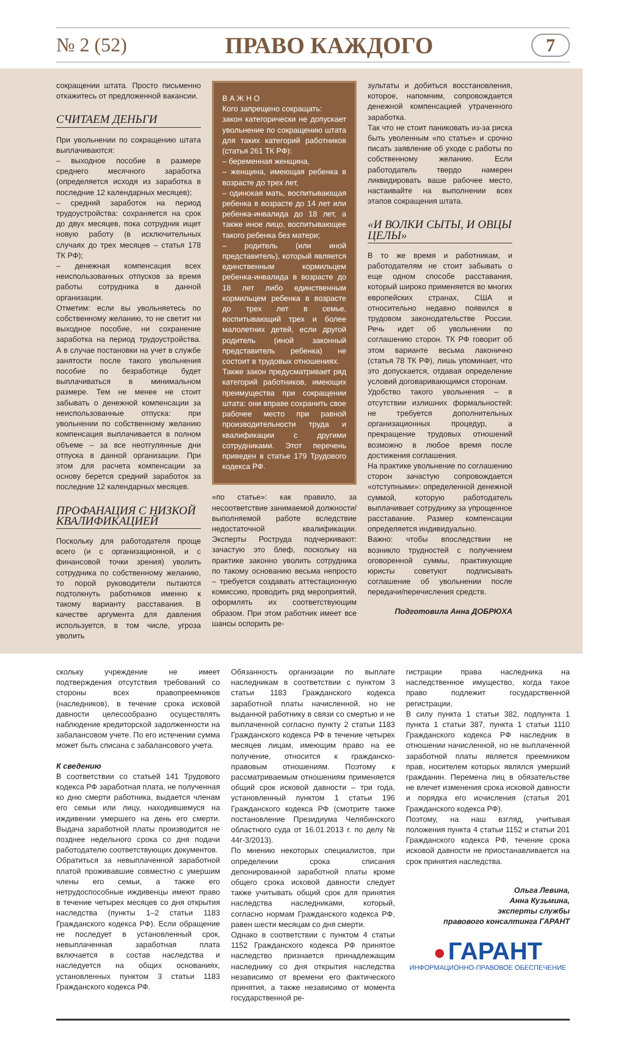№ 2 (52) ПРАВО КАЖДОГО 7
сокращении штата. Просто письменно откажитесь от предложенной вакансии.
СЧИТАЕМ ДЕНЬГИ
При увольнении по сокращению штата выплачиваются:
– выходное пособие в размере среднего месячного заработка (определяется исходя из заработка в последние 12 календарных месяцев);
– средний заработок на период трудоустройства: сохраняется на срок до двух месяцев, пока сотрудник ищет новую работу (в исключительных случаях до трех месяцев – статья 178 ТК РФ);
– денежная компенсация всех неиспользованных отпусков за время работы сотрудника в данной организации.
Отметим: если вы увольняетесь по собственному желанию, то не светит ни выходное пособие, ни сохранение заработка на период трудоустройства. А в случае постановки на учет в службе занятости после такого увольнения пособие по безработице будет выплачиваться в минимальном размере. Тем не менее не стоит забывать о денежной компенсации за неиспользованные отпуска: при увольнении по собственному желанию компенсация выплачивается в полном объеме – за все неотгулянные дни отпуска в данной организации. При этом для расчета компенсации за основу берется средний заработок за последние 12 календарных месяцев.
ПРОФАНАЦИЯ С НИЗКОЙ КВАЛИФИКАЦИЕЙ
Поскольку для работодателя проще всего (и с организационной, и с финансовой точки зрения) уволить сотрудника по собственному желанию, то порой руководители пытаются подтолкнуть работников именно к такому варианту расставания. В качестве аргумента для давления используется, в том числе, угроза уволить
В А Ж Н О
Кого запрещено сокращать:
закон категорически не допускает увольнение по сокращению штата для таких категорий работников (статья 261 ТК РФ):
– беременная женщина,
– женщина, имеющая ребенка в возрасте до трех лет,
– одинокая мать, воспитывающая ребенка в возрасте до 14 лет или ребенка-инвалида до 18 лет, а также иное лицо, воспитывающее такого ребенка без матери;
– родитель (или иной представитель), который является единственным кормильцем ребенка-инвалида в возрасте до 18 лет либо единственным кормильцем ребенка в возрасте до трех лет в семье, воспитывающий трех и более малолетних детей, если другой родитель (иной законный представитель ребенка) не состоит в трудовых отношениях.
Также закон предусматривает ряд категорий работников, имеющих преимущества при сокращении штата: они вправе сохранить свое рабочее место при равной производительности труда и квалификации с другими сотрудниками. Этот перечень приведен в статье 179 Трудового кодекса РФ.
«по статье»: как правило, за несоответствие занимаемой должности/выполняемой работе вследствие недостаточной квалификации. Эксперты Роструда подчеркивают: зачастую это блеф, поскольку на практике законно уволить сотрудника по такому основанию весьма непросто – требуется создавать аттестационную комиссию, проводить ряд мероприятий, оформлять их соответствующим образом. При этом работник имеет все шансы оспорить ре-
зультаты и добиться восстановления, которое, напомним, сопровождается денежной компенсацией утраченного заработка.
Так что не стоит паниковать из-за риска быть уволенным «по статье» и срочно писать заявление об уходе с работы по собственному желанию. Если работодатель твердо намерен ликвидировать ваше рабочее место, настаивайте на выполнении всех этапов сокращения штата.
«И ВОЛКИ СЫТЫ, И ОВЦЫ ЦЕЛЫ»
В то же время и работникам, и работодателям не стоит забывать о еще одном способе расставания, который широко применяется во многих европейских странах, США и относительно недавно появился в трудовом законодательстве России. Речь идет об увольнении по соглашению сторон. ТК РФ говорит об этом варианте весьма лаконично (статья 78 ТК РФ), лишь упоминает, что это допускается, отдавая определение условий договаривающимся сторонам.
Удобство такого увольнения – в отсутствии излишних формальностей: не требуется дополнительных организационных процедур, а прекращение трудовых отношений возможно в любое время после достижения соглашения.
На практике увольнение по соглашению сторон зачастую сопровождается «отступными»: определенной денежной суммой, которую работодатель выплачивает сотруднику за упрощенное расставание. Размер компенсации определяется индивидуально.
Важно: чтобы впоследствии не возникло трудностей с получением оговоренной суммы, практикующие юристы советуют подписывать соглашение об увольнении после передачи/перечисления средств.
Подготовила Анна ДОБРЮХА
скольку учреждение не имеет подтверждения отсутствия требований со стороны всех правопреемников (наследников), в течение срока исковой давности целесообразно осуществлять наблюдение кредиторской задолженности на забалансовом учете. По его истечении сумма может быть списана с забалансового учета.
К сведению
В соответствии со статьей 141 Трудового кодекса РФ заработная плата, не полученная ко дню смерти работника, выдается членам его семьи или лицу, находившемуся на иждивении умершего на день его смерти. Выдача заработной платы производится не позднее недельного срока со дня подачи работодателю соответствующих документов.
Обратиться за невыплаченной заработной платой проживавшие совместно с умершим члены его семьи, а также его нетрудоспособные иждивенцы имеют право в течение четырех месяцев со дня открытия наследства (пункты 1–2 статьи 1183 Гражданского кодекса РФ). Если обращение не последует в установленный срок, невыплаченная заработная плата включается в состав наследства и наследуется на общих основаниях, установленных пунктом 3 статьи 1183 Гражданского кодекса РФ.
Обязанность организации по выплате наследникам в соответствии с пунктом 3 статьи 1183 Гражданского кодекса заработной платы начисленной, но не выданной работнику в связи со смертью и не выплаченной согласно пункту 2 статьи 1183 Гражданского кодекса РФ в течение четырех месяцев лицам, имеющим право на ее получение, относится к гражданско-правовым отношениям. Поэтому к рассматриваемым отношениям применяется общий срок исковой давности – три года, установленный пунктом 1 статьи 196 Гражданского кодекса РФ (смотрите также постановление Президиума Челябинского областного суда от 16.01.2013 г. по делу № 44г-3/2013).
По мнению некоторых специалистов, при определении срока списания депонированной заработной платы кроме общего срока исковой давности следует также учитывать общий срок для принятия наследства наследниками, который, согласно нормам Гражданского кодекса РФ, равен шести месяцам со дня смерти.
Однако в соответствии с пунктом 4 статьи 1152 Гражданского кодекса РФ принятое наследство признается принадлежащим наследнику со дня открытия наследства независимо от времени его фактического принятия, а также независимо от момента государственной ре-
гистрации права наследника на наследственное имущество, когда такое право подлежит государственной регистрации.
В силу пункта 1 статьи 382, подпункта 1 пункта 1 статьи 387, пункта 1 статьи 1110 Гражданского кодекса РФ наследник в отношении начисленной, но не выплаченной заработной платы является преемником прав, носителем которых являлся умерший гражданин. Перемена лиц в обязательстве не влечет изменения срока исковой давности и порядка его исчисления (статья 201 Гражданского кодекса РФ).
Поэтому, на наш взгляд, учитывая положения пункта 4 статьи 1152 и статьи 201 Гражданского кодекса РФ, течение срока исковой давности не приостанавливается на срок принятия наследства.
Ольга Левина,
Анна Кузьмина,
эксперты службы
правового консалтинга ГАРАНТ
● ГАРАНТ
ИНФОРМАЦИОННО-ПРАВОВОЕ ОБЕСПЕЧЕНИЕ